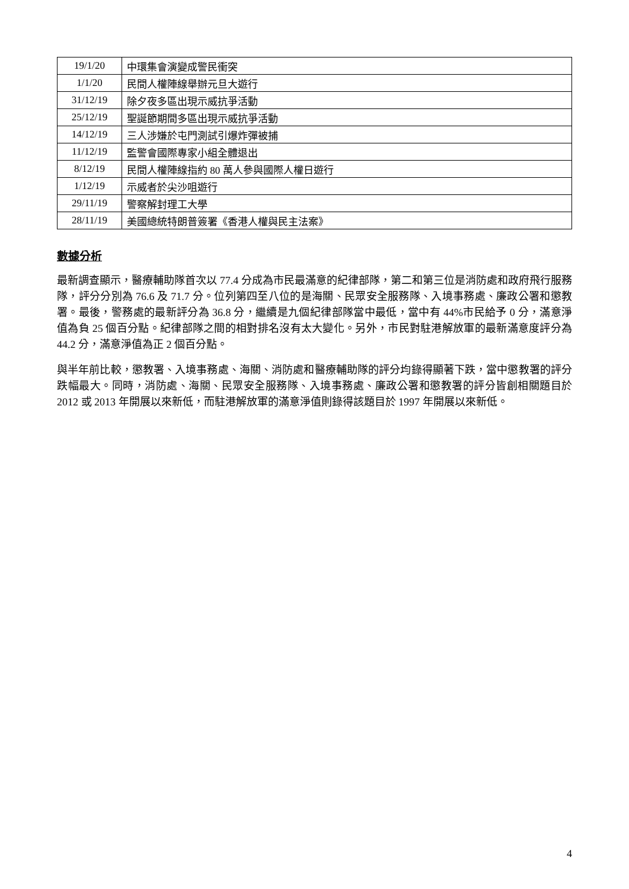| 19/1/20 | 中環集會演變成警民衝突 |
| 1/1/20 | 民間人權陣線舉辦元旦大遊行 |
| 31/12/19 | 除夕夜多區出現示威抗爭活動 |
| 25/12/19 | 聖誕節期間多區出現示威抗爭活動 |
| 14/12/19 | 三人涉嫌於屯門測試引爆炸彈被捕 |
| 11/12/19 | 監警會國際專家小組全體退出 |
| 8/12/19 | 民間人權陣線指約 80 萬人參與國際人權日遊行 |
| 1/12/19 | 示威者於尖沙咀遊行 |
| 29/11/19 | 警察解封理工大學 |
| 28/11/19 | 美國總統特朗普簽署《香港人權與民主法案》 |
數據分析
最新調查顯示，醫療輔助隊首次以 77.4 分成為市民最滿意的紀律部隊，第二和第三位是消防處和政府飛行服務隊，評分分別為 76.6 及 71.7 分。位列第四至八位的是海關、民眾安全服務隊、入境事務處、廉政公署和懲教署。最後，警務處的最新評分為 36.8 分，繼續是九個紀律部隊當中最低，當中有 44%市民給予 0 分，滿意淨值為負 25 個百分點。紀律部隊之間的相對排名沒有太大變化。另外，市民對駐港解放軍的最新滿意度評分為 44.2 分，滿意淨值為正 2 個百分點。
與半年前比較，懲教署、入境事務處、海關、消防處和醫療輔助隊的評分均錄得顯著下跌，當中懲教署的評分跌幅最大。同時，消防處、海關、民眾安全服務隊、入境事務處、廉政公署和懲教署的評分皆創相關題目於 2012 或 2013 年開展以來新低，而駐港解放軍的滿意淨值則錄得該題目於 1997 年開展以來新低。
4